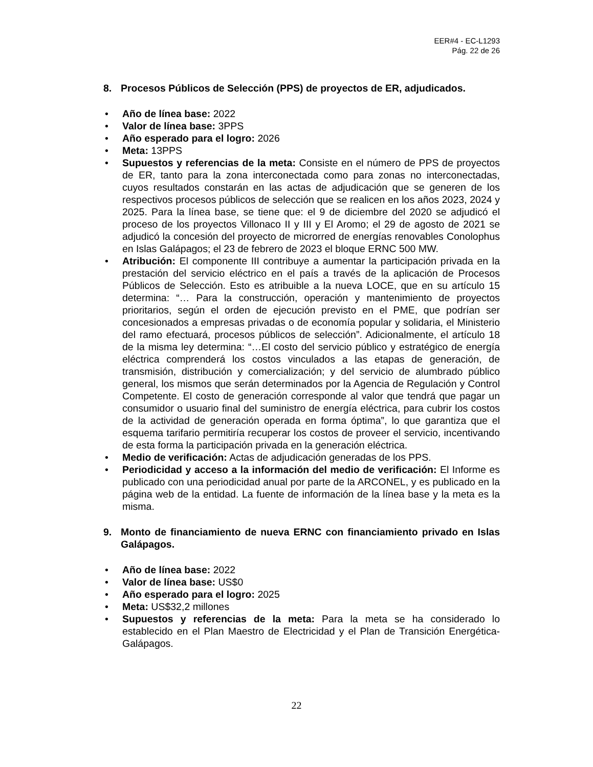EER#4 - EC-L1293
Pág. 22 de 26
8. Procesos Públicos de Selección (PPS) de proyectos de ER, adjudicados.
• Año de línea base: 2022
• Valor de línea base: 3PPS
• Año esperado para el logro: 2026
• Meta: 13PPS
• Supuestos y referencias de la meta: Consiste en el número de PPS de proyectos de ER, tanto para la zona interconectada como para zonas no interconectadas, cuyos resultados constarán en las actas de adjudicación que se generen de los respectivos procesos públicos de selección que se realicen en los años 2023, 2024 y 2025. Para la línea base, se tiene que: el 9 de diciembre del 2020 se adjudicó el proceso de los proyectos Villonaco II y III y El Aromo; el 29 de agosto de 2021 se adjudicó la concesión del proyecto de microrred de energías renovables Conolophus en Islas Galápagos; el 23 de febrero de 2023 el bloque ERNC 500 MW.
• Atribución: El componente III contribuye a aumentar la participación privada en la prestación del servicio eléctrico en el país a través de la aplicación de Procesos Públicos de Selección. Esto es atribuible a la nueva LOCE, que en su artículo 15 determina: “… Para la construcción, operación y mantenimiento de proyectos prioritarios, según el orden de ejecución previsto en el PME, que podrían ser concesionados a empresas privadas o de economía popular y solidaria, el Ministerio del ramo efectuará, procesos públicos de selección”. Adicionalmente, el artículo 18 de la misma ley determina: “…El costo del servicio público y estratégico de energía eléctrica comprenderá los costos vinculados a las etapas de generación, de transmisión, distribución y comercialización; y del servicio de alumbrado público general, los mismos que serán determinados por la Agencia de Regulación y Control Competente. El costo de generación corresponde al valor que tendrá que pagar un consumidor o usuario final del suministro de energía eléctrica, para cubrir los costos de la actividad de generación operada en forma óptima”, lo que garantiza que el esquema tarifario permitiría recuperar los costos de proveer el servicio, incentivando de esta forma la participación privada en la generación eléctrica.
• Medio de verificación: Actas de adjudicación generadas de los PPS.
• Periodicidad y acceso a la información del medio de verificación: El Informe es publicado con una periodicidad anual por parte de la ARCONEL, y es publicado en la página web de la entidad. La fuente de información de la línea base y la meta es la misma.
9. Monto de financiamiento de nueva ERNC con financiamiento privado en Islas Galápagos.
• Año de línea base: 2022
• Valor de línea base: US$0
• Año esperado para el logro: 2025
• Meta: US$32,2 millones
• Supuestos y referencias de la meta: Para la meta se ha considerado lo establecido en el Plan Maestro de Electricidad y el Plan de Transición Energética-Galápagos.
22